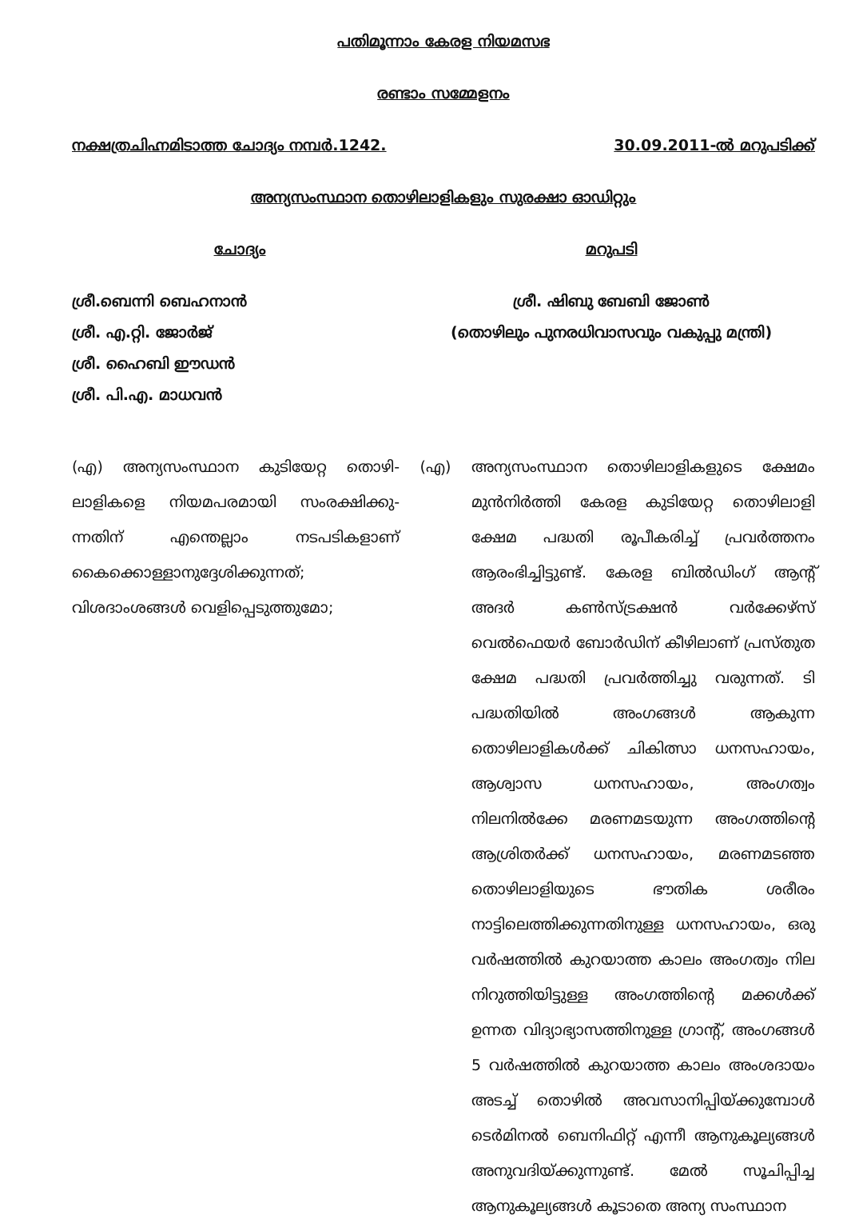പതിമൂന്നാം കേരള നിയമസഭ
രണ്ടാം സമ്മേളനം
നക്ഷത്രചിഹ്നമിടാത്ത ചോദ്യം നമ്പർ.1242. 30.09.2011-ൽ മറുപടിക്ക്
അന്യസംസ്ഥാന തൊഴിലാളികളും സുരക്ഷാ ഓഡിറ്റും
ചോദ്യം മറുപടി
ശ്രീ.ബെന്നി ബെഹനാൻ
ശ്രീ. എ.റ്റി. ജോർജ്
ശ്രീ. ഹൈബി ഈഡൻ
ശ്രീ. പി.എ. മാധവൻ
ശ്രീ. ഷിബു ബേബി ജോൺ
(തൊഴിലും പുനരധിവാസവും വകുപ്പു മന്ത്രി)
(എ) അന്യസംസ്ഥാന കുടിയേറ്റ തൊഴി-ലാളികളെ നിയമപരമായി സംരക്ഷിക്കു-ന്നതിന് എന്തെല്ലാം നടപടികളാണ് കൈക്കൊള്ളാനുദ്ദേശിക്കുന്നത്; വിശദാംശങ്ങൾ വെളിപ്പെടുത്തുമോ;
(എ) അന്യസംസ്ഥാന തൊഴിലാളികളുടെ ക്ഷേമം മുൻനിർത്തി കേരള കുടിയേറ്റ തൊഴിലാളി ക്ഷേമ പദ്ധതി രൂപീകരിച്ച് പ്രവർത്തനം ആരംഭിച്ചിട്ടുണ്ട്. കേരള ബിൽഡിംഗ് ആന്റ് അദർ കൺസ്ട്രക്ഷൻ വർക്കേഴ്സ് വെൽഫെയർ ബോർഡിന് കീഴിലാണ് പ്രസ്തുത ക്ഷേമ പദ്ധതി പ്രവർത്തിച്ചു വരുന്നത്. ടി പദ്ധതിയിൽ അംഗങ്ങൾ ആകുന്ന തൊഴിലാളികൾക്ക് ചികിത്സാ ധനസഹായം, ആശ്വാസ ധനസഹായം, അംഗത്വം നിലനിൽക്കേ മരണമടയുന്ന അംഗത്തിന്റെ ആശ്രിതർക്ക് ധനസഹായം, മരണമടഞ്ഞ തൊഴിലാളിയുടെ ഭൗതിക ശരീരം നാട്ടിലെത്തിക്കുന്നതിനുള്ള ധനസഹായം, ഒരു വർഷത്തിൽ കുറയാത്ത കാലം അംഗത്വം നില നിറുത്തിയിട്ടുള്ള അംഗത്തിന്റെ മക്കൾക്ക് ഉന്നത വിദ്യാഭ്യാസത്തിനുള്ള ഗ്രാന്റ്, അംഗങ്ങൾ 5 വർഷത്തിൽ കുറയാത്ത കാലം അംശദായം അടച്ച് തൊഴിൽ അവസാനിപ്പിയ്ക്കുമ്പോൾ ടെർമിനൽ ബെനിഫിറ്റ് എന്നീ ആനുകൂല്യങ്ങൾ അനുവദിയ്ക്കുന്നുണ്ട്. മേൽ സൂചിപ്പിച്ച ആനുകൂല്യങ്ങൾ കൂടാതെ അന്യ സംസ്ഥാന